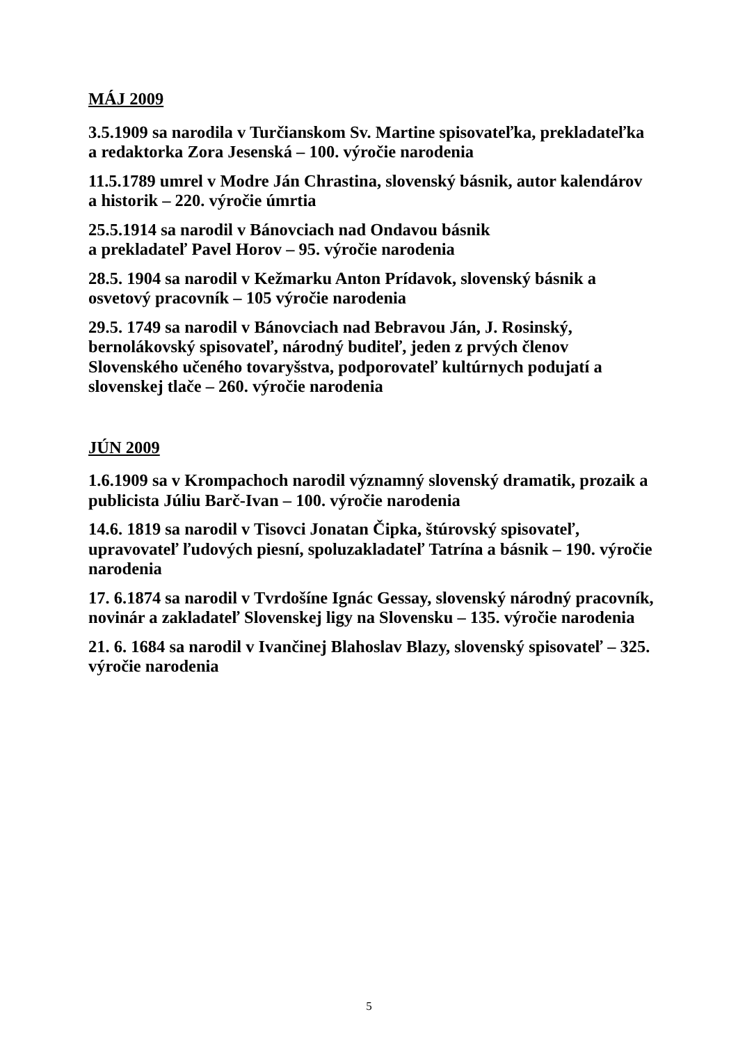MÁJ 2009
3.5.1909 sa narodila v Turčianskom Sv. Martine spisovateľka, prekladateľka a redaktorka Zora Jesenská – 100. výročie narodenia
11.5.1789 umrel v Modre Ján Chrastina, slovenský básnik, autor kalendárov a historik – 220. výročie úmrtia
25.5.1914 sa narodil v Bánovciach nad Ondavou básnik
a prekladateľ Pavel Horov – 95. výročie narodenia
28.5. 1904 sa narodil v Kežmarku Anton Prídavok, slovenský básnik a osvetový pracovník – 105 výročie narodenia
29.5. 1749 sa narodil v Bánovciach nad Bebravou Ján, J. Rosinský, bernolákovský spisovateľ, národný buditeľ, jeden z prvých členov Slovenského učeného tovaryšstva, podporovateľ kultúrnych podujatí a slovenskej tlače – 260. výročie narodenia
JÚN 2009
1.6.1909 sa v Krompachoch narodil významný slovenský dramatik, prozaik a publicista Júliu Barč-Ivan – 100. výročie narodenia
14.6. 1819 sa narodil v Tisovci Jonatan Čipka, štúrovský spisovateľ, upravovateľ ľudových piesní, spoluzakladateľ Tatrína a básnik – 190. výročie narodenia
17. 6.1874 sa narodil v Tvrdošíne Ignác Gessay, slovenský národný pracovník, novinár a zakladateľ Slovenskej ligy na Slovensku – 135. výročie narodenia
21. 6. 1684 sa narodil v Ivančinej Blahoslav Blazy, slovenský spisovateľ – 325. výročie narodenia
5